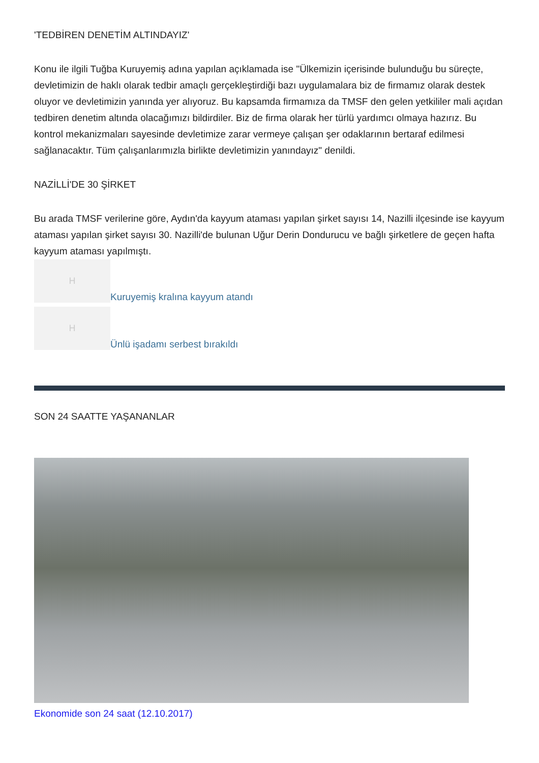'TEDBİREN DENETİM ALTINDAYIZ'
Konu ile ilgili Tuğba Kuruyemiş adına yapılan açıklamada ise "Ülkemizin içerisinde bulunduğu bu süreçte, devletimizin de haklı olarak tedbir amaçlı gerçekleştirdiği bazı uygulamalara biz de firmamız olarak destek oluyor ve devletimizin yanında yer alıyoruz. Bu kapsamda firmamıza da TMSF den gelen yetkililer mali açıdan tedbiren denetim altında olacağımızı bildirdiler. Biz de firma olarak her türlü yardımcı olmaya hazırız. Bu kontrol mekanizmaları sayesinde devletimize zarar vermeye çalışan şer odaklarının bertaraf edilmesi sağlanacaktır. Tüm çalışanlarımızla birlikte devletimizin yanındayız" denildi.
NAZİLLİ'DE 30 ŞİRKET
Bu arada TMSF verilerine göre, Aydın'da kayyum ataması yapılan şirket sayısı 14, Nazilli ilçesinde ise kayyum ataması yapılan şirket sayısı 30. Nazilli'de bulunan Uğur Derin Dondurucu ve bağlı şirketlere de geçen hafta kayyum ataması yapılmıştı.
H
Kuruyemiş kralına kayyum atandı
H
Ünlü işadamı serbest bırakıldı
SON 24 SAATTE YAŞANANLAR
Ekonomide son 24 saat (12.10.2017)